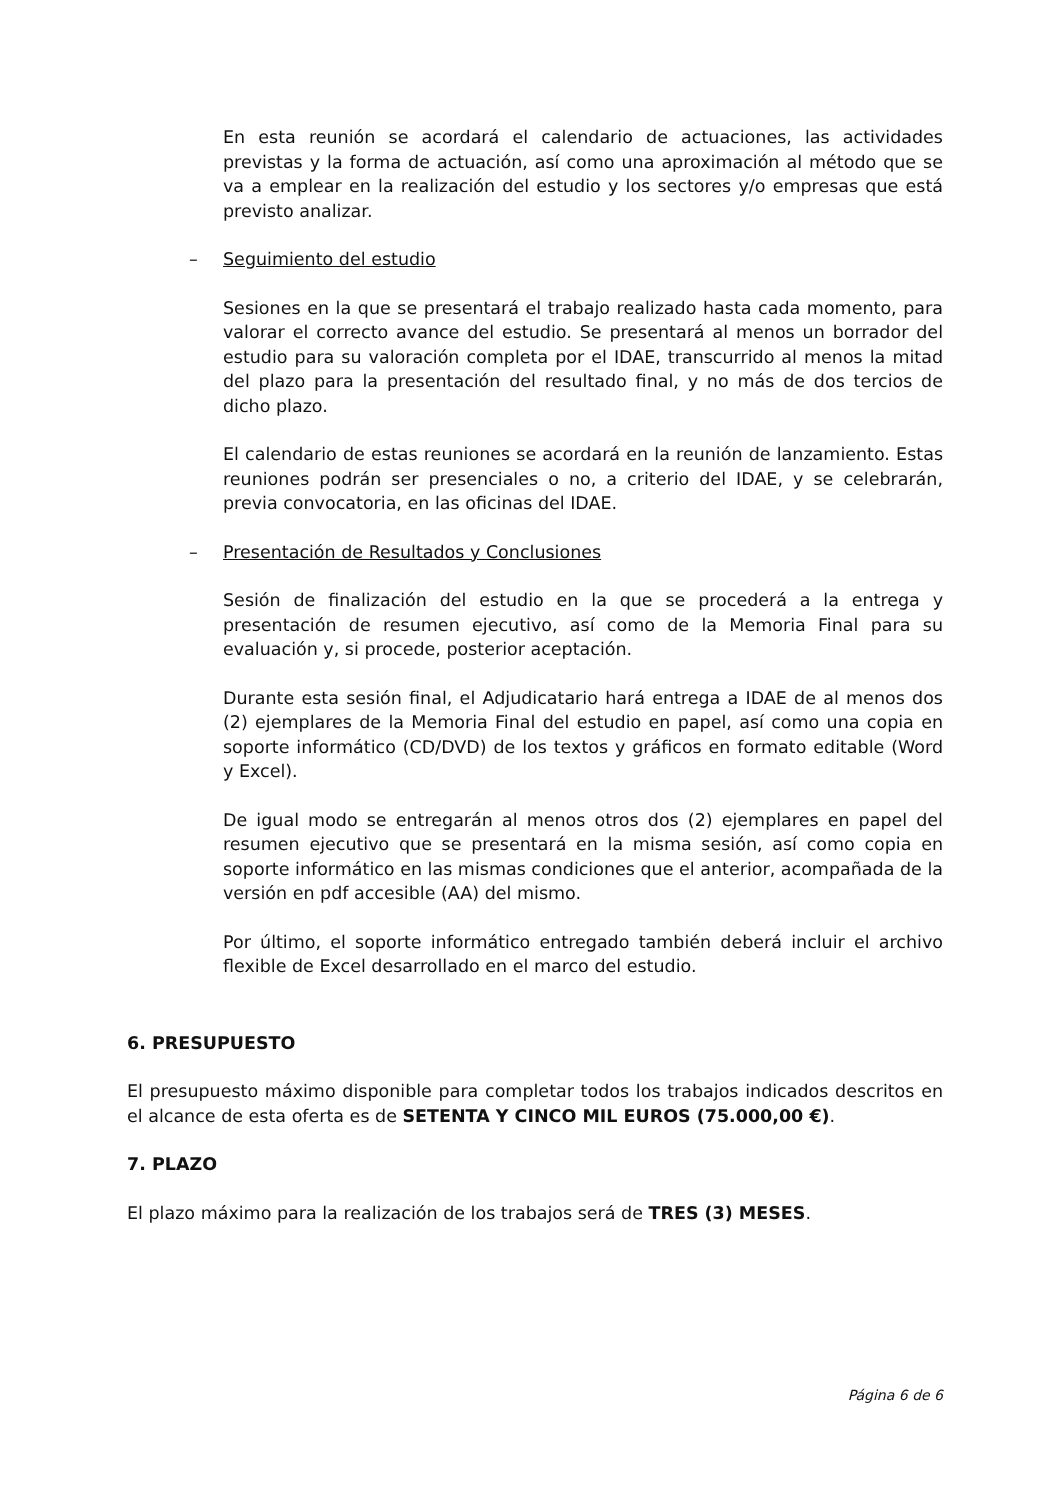En esta reunión se acordará el calendario de actuaciones, las actividades previstas y la forma de actuación, así como una aproximación al método que se va a emplear en la realización del estudio y los sectores y/o empresas que está previsto analizar.
– Seguimiento del estudio
Sesiones en la que se presentará el trabajo realizado hasta cada momento, para valorar el correcto avance del estudio. Se presentará al menos un borrador del estudio para su valoración completa por el IDAE, transcurrido al menos la mitad del plazo para la presentación del resultado final, y no más de dos tercios de dicho plazo.
El calendario de estas reuniones se acordará en la reunión de lanzamiento. Estas reuniones podrán ser presenciales o no, a criterio del IDAE, y se celebrarán, previa convocatoria, en las oficinas del IDAE.
– Presentación de Resultados y Conclusiones
Sesión de finalización del estudio en la que se procederá a la entrega y presentación de resumen ejecutivo, así como de la Memoria Final para su evaluación y, si procede, posterior aceptación.
Durante esta sesión final, el Adjudicatario hará entrega a IDAE de al menos dos (2) ejemplares de la Memoria Final del estudio en papel, así como una copia en soporte informático (CD/DVD) de los textos y gráficos en formato editable (Word y Excel).
De igual modo se entregarán al menos otros dos (2) ejemplares en papel del resumen ejecutivo que se presentará en la misma sesión, así como copia en soporte informático en las mismas condiciones que el anterior, acompañada de la versión en pdf accesible (AA) del mismo.
Por último, el soporte informático entregado también deberá incluir el archivo flexible de Excel desarrollado en el marco del estudio.
6. PRESUPUESTO
El presupuesto máximo disponible para completar todos los trabajos indicados descritos en el alcance de esta oferta es de SETENTA Y CINCO MIL EUROS (75.000,00 €).
7. PLAZO
El plazo máximo para la realización de los trabajos será de TRES (3) MESES.
Página 6 de 6